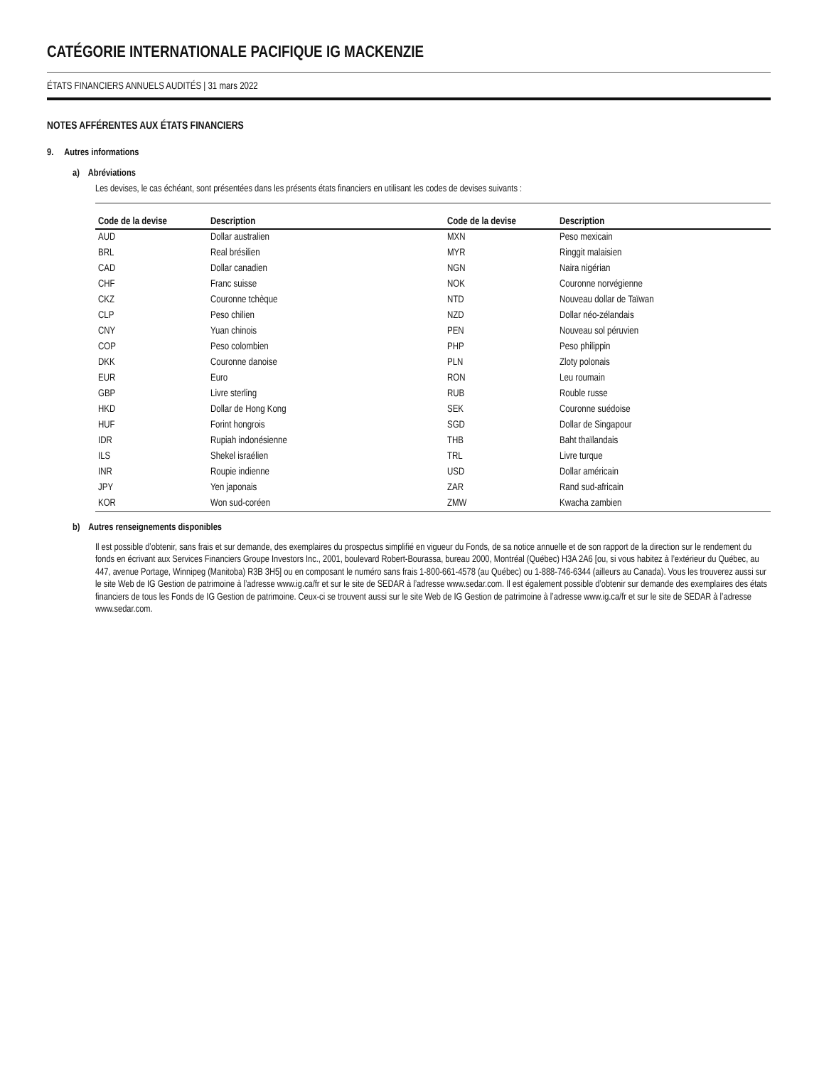CATÉGORIE INTERNATIONALE PACIFIQUE IG MACKENZIE
ÉTATS FINANCIERS ANNUELS AUDITÉS | 31 mars 2022
NOTES AFFÉRENTES AUX ÉTATS FINANCIERS
9. Autres informations
a) Abréviations
Les devises, le cas échéant, sont présentées dans les présents états financiers en utilisant les codes de devises suivants :
| Code de la devise | Description | Code de la devise | Description |
| --- | --- | --- | --- |
| AUD | Dollar australien | MXN | Peso mexicain |
| BRL | Real brésilien | MYR | Ringgit malaisien |
| CAD | Dollar canadien | NGN | Naira nigérian |
| CHF | Franc suisse | NOK | Couronne norvégienne |
| CKZ | Couronne tchèque | NTD | Nouveau dollar de Taïwan |
| CLP | Peso chilien | NZD | Dollar néo-zélandais |
| CNY | Yuan chinois | PEN | Nouveau sol péruvien |
| COP | Peso colombien | PHP | Peso philippin |
| DKK | Couronne danoise | PLN | Zloty polonais |
| EUR | Euro | RON | Leu roumain |
| GBP | Livre sterling | RUB | Rouble russe |
| HKD | Dollar de Hong Kong | SEK | Couronne suédoise |
| HUF | Forint hongrois | SGD | Dollar de Singapour |
| IDR | Rupiah indonésienne | THB | Baht thaïlandais |
| ILS | Shekel israélien | TRL | Livre turque |
| INR | Roupie indienne | USD | Dollar américain |
| JPY | Yen japonais | ZAR | Rand sud-africain |
| KOR | Won sud-coréen | ZMW | Kwacha zambien |
b) Autres renseignements disponibles
Il est possible d’obtenir, sans frais et sur demande, des exemplaires du prospectus simplifié en vigueur du Fonds, de sa notice annuelle et de son rapport de la direction sur le rendement du fonds en écrivant aux Services Financiers Groupe Investors Inc., 2001, boulevard Robert-Bourassa, bureau 2000, Montréal (Québec) H3A 2A6 [ou, si vous habitez à l’extérieur du Québec, au 447, avenue Portage, Winnipeg (Manitoba) R3B 3H5] ou en composant le numéro sans frais 1-800-661-4578 (au Québec) ou 1-888-746-6344 (ailleurs au Canada). Vous les trouverez aussi sur le site Web de IG Gestion de patrimoine à l’adresse www.ig.ca/fr et sur le site de SEDAR à l’adresse www.sedar.com. Il est également possible d’obtenir sur demande des exemplaires des états financiers de tous les Fonds de IG Gestion de patrimoine. Ceux-ci se trouvent aussi sur le site Web de IG Gestion de patrimoine à l’adresse www.ig.ca/fr et sur le site de SEDAR à l’adresse www.sedar.com.